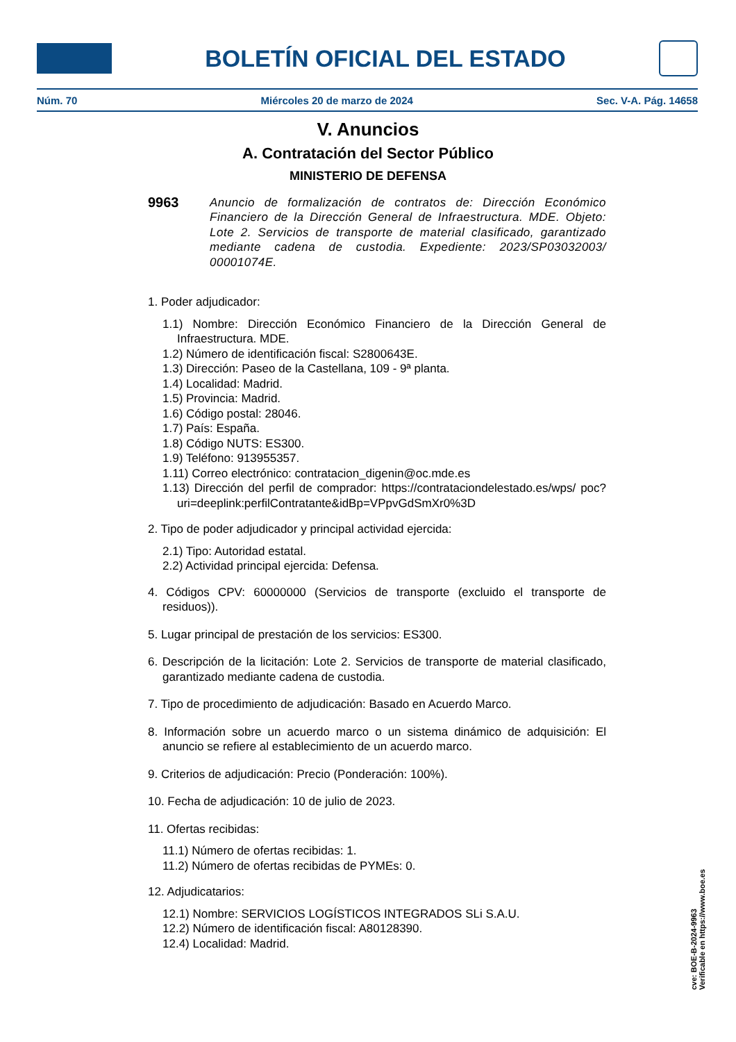BOLETÍN OFICIAL DEL ESTADO
Núm. 70 Miércoles 20 de marzo de 2024 Sec. V-A. Pág. 14658
V. Anuncios
A. Contratación del Sector Público
MINISTERIO DE DEFENSA
9963
Anuncio de formalización de contratos de: Dirección Económico Financiero de la Dirección General de Infraestructura. MDE. Objeto: Lote 2. Servicios de transporte de material clasificado, garantizado mediante cadena de custodia. Expediente: 2023/SP03032003/ 00001074E.
1. Poder adjudicador:
1.1) Nombre: Dirección Económico Financiero de la Dirección General de Infraestructura. MDE.
1.2) Número de identificación fiscal: S2800643E.
1.3) Dirección: Paseo de la Castellana, 109 - 9ª planta.
1.4) Localidad: Madrid.
1.5) Provincia: Madrid.
1.6) Código postal: 28046.
1.7) País: España.
1.8) Código NUTS: ES300.
1.9) Teléfono: 913955357.
1.11) Correo electrónico: contratacion_digenin@oc.mde.es
1.13) Dirección del perfil de comprador: https://contrataciondelestado.es/wps/ poc?uri=deeplink:perfilContratante&idBp=VPpvGdSmXr0%3D
2. Tipo de poder adjudicador y principal actividad ejercida:
2.1) Tipo: Autoridad estatal.
2.2) Actividad principal ejercida: Defensa.
4. Códigos CPV: 60000000 (Servicios de transporte (excluido el transporte de residuos)).
5. Lugar principal de prestación de los servicios: ES300.
6. Descripción de la licitación: Lote 2. Servicios de transporte de material clasificado, garantizado mediante cadena de custodia.
7. Tipo de procedimiento de adjudicación: Basado en Acuerdo Marco.
8. Información sobre un acuerdo marco o un sistema dinámico de adquisición: El anuncio se refiere al establecimiento de un acuerdo marco.
9. Criterios de adjudicación: Precio (Ponderación: 100%).
10. Fecha de adjudicación: 10 de julio de 2023.
11. Ofertas recibidas:
11.1) Número de ofertas recibidas: 1.
11.2) Número de ofertas recibidas de PYMEs: 0.
12. Adjudicatarios:
12.1) Nombre: SERVICIOS LOGÍSTICOS INTEGRADOS SLi S.A.U.
12.2) Número de identificación fiscal: A80128390.
12.4) Localidad: Madrid.
cve: BOE-B-2024-9963
Verificable en https://www.boe.es